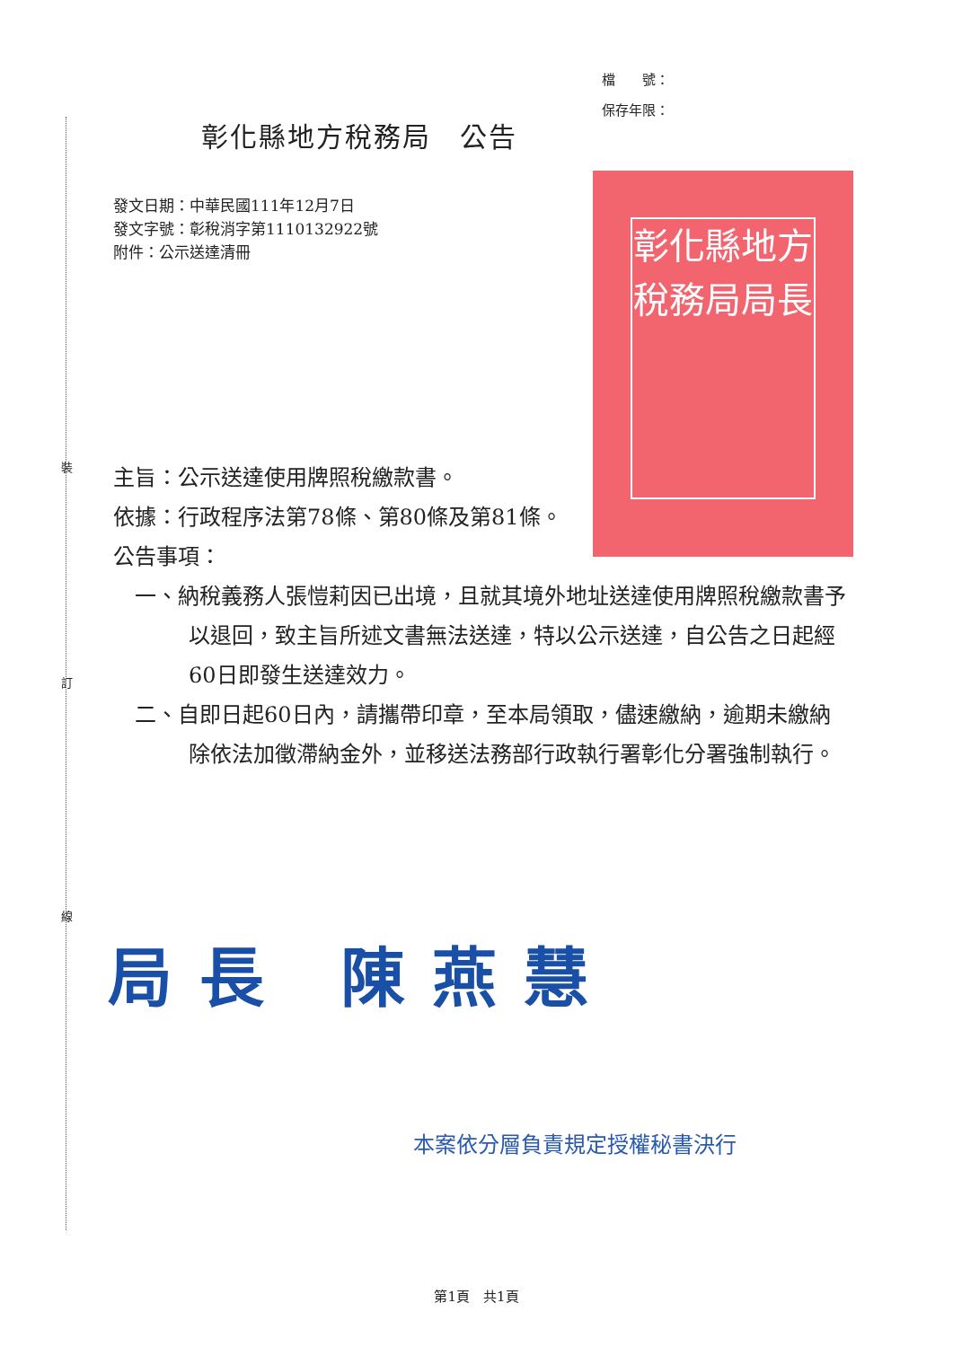裝
訂
線
檔　　號：
保存年限：
彰化縣地方稅務局　公告
發文日期：中華民國111年12月7日
發文字號：彰稅消字第1110132922號
附件：公示送達清冊
彰化縣地方
稅務局局長
主旨：公示送達使用牌照稅繳款書。
依據：行政程序法第78條、第80條及第81條。
公告事項：
　一、納稅義務人張愷莉因已出境，且就其境外地址送達使用牌照稅繳款書予以退回，致主旨所述文書無法送達，特以公示送達，自公告之日起經60日即發生送達效力。
　二、自即日起60日內，請攜帶印章，至本局領取，儘速繳納，逾期未繳納除依法加徵滯納金外，並移送法務部行政執行署彰化分署強制執行。
局長 陳燕慧
本案依分層負責規定授權秘書決行
第1頁　共1頁